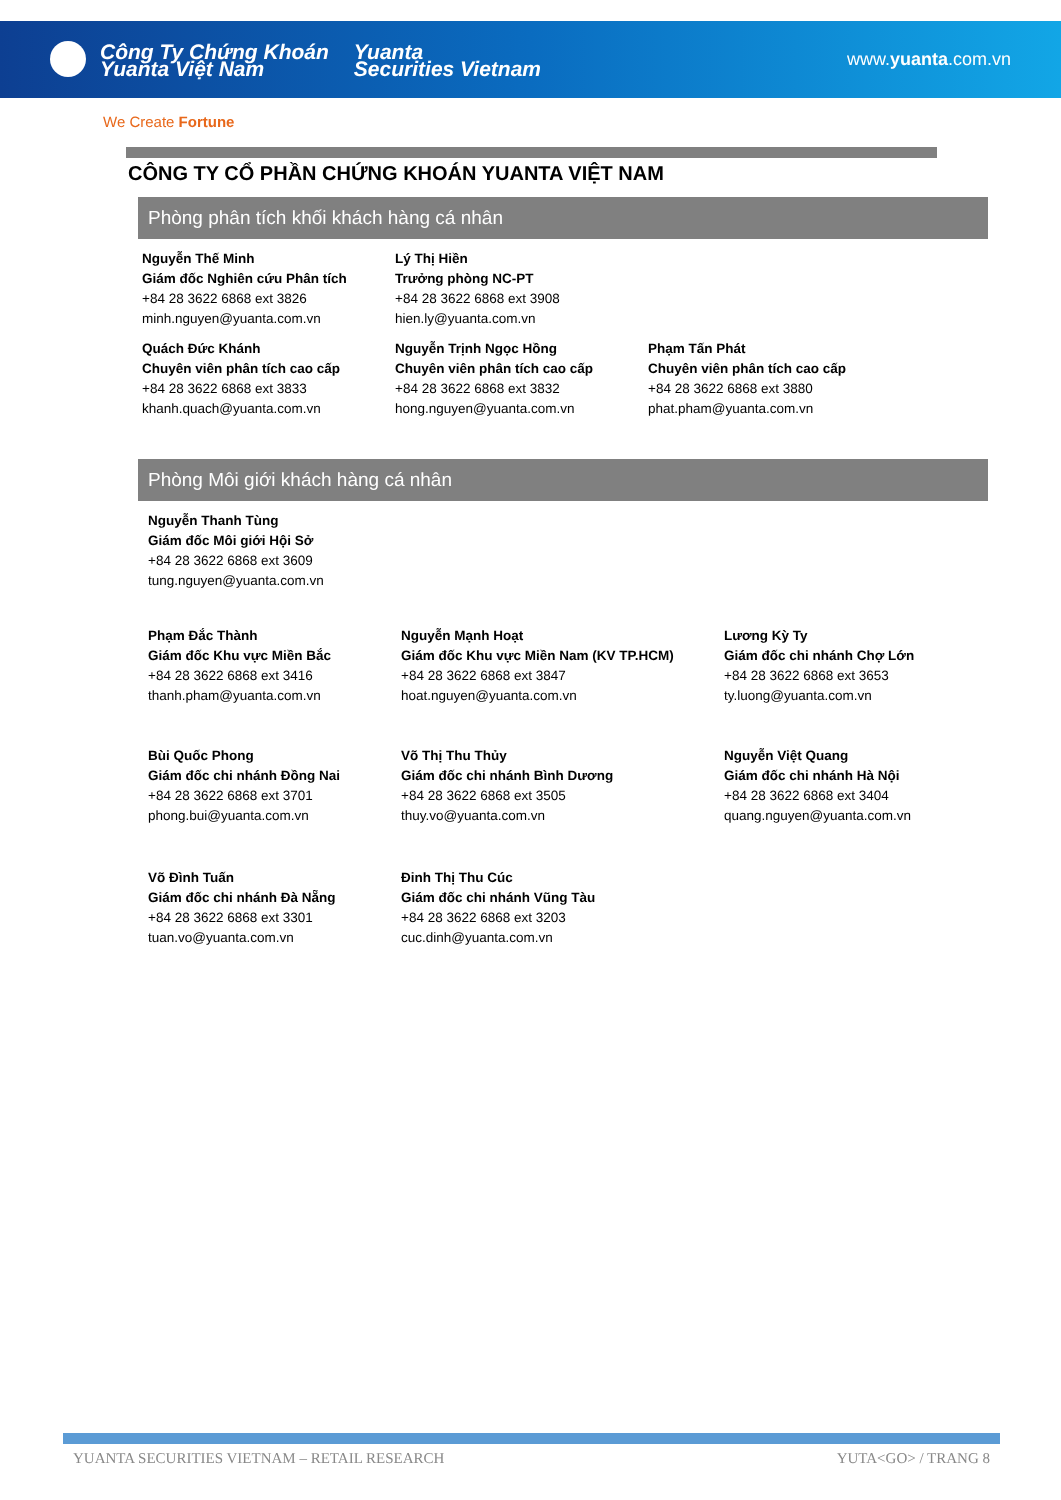Công Ty Chứng Khoán
Yuanta Việt Nam
Yuanta
Securities Vietnam
www.yuanta.com.vn
We Create Fortune
CÔNG TY CỔ PHẦN CHỨNG KHOÁN YUANTA VIỆT NAM
Phòng phân tích khối khách hàng cá nhân
Nguyễn Thế Minh
Giám đốc Nghiên cứu Phân tích
+84 28 3622 6868 ext 3826
minh.nguyen@yuanta.com.vn
Lý Thị Hiền
Trưởng phòng NC-PT
+84 28 3622 6868 ext 3908
hien.ly@yuanta.com.vn
Quách Đức Khánh
Chuyên viên phân tích cao cấp
+84 28 3622 6868 ext 3833
khanh.quach@yuanta.com.vn
Nguyễn Trịnh Ngọc Hồng
Chuyên viên phân tích cao cấp
+84 28 3622 6868 ext 3832
hong.nguyen@yuanta.com.vn
Phạm Tấn Phát
Chuyên viên phân tích cao cấp
+84 28 3622 6868 ext 3880
phat.pham@yuanta.com.vn
Phòng Môi giới khách hàng cá nhân
Nguyễn Thanh Tùng
Giám đốc Môi giới Hội Sở
+84 28 3622 6868 ext 3609
tung.nguyen@yuanta.com.vn
Phạm Đắc Thành
Giám đốc Khu vực Miền Bắc
+84 28 3622 6868 ext 3416
thanh.pham@yuanta.com.vn
Nguyễn Mạnh Hoạt
Giám đốc Khu vực Miền Nam (KV TP.HCM)
+84 28 3622 6868 ext 3847
hoat.nguyen@yuanta.com.vn
Lương Kỳ Ty
Giám đốc chi nhánh Chợ Lớn
+84 28 3622 6868 ext 3653
ty.luong@yuanta.com.vn
Bùi Quốc Phong
Giám đốc chi nhánh Đồng Nai
+84 28 3622 6868 ext 3701
phong.bui@yuanta.com.vn
Võ Thị Thu Thủy
Giám đốc chi nhánh Bình Dương
+84 28 3622 6868 ext 3505
thuy.vo@yuanta.com.vn
Nguyễn Việt Quang
Giám đốc chi nhánh Hà Nội
+84 28 3622 6868 ext 3404
quang.nguyen@yuanta.com.vn
Võ Đình Tuấn
Giám đốc chi nhánh Đà Nẵng
+84 28 3622 6868 ext 3301
tuan.vo@yuanta.com.vn
Đinh Thị Thu Cúc
Giám đốc chi nhánh Vũng Tàu
+84 28 3622 6868 ext 3203
cuc.dinh@yuanta.com.vn
YUANTA SECURITIES VIETNAM – RETAIL RESEARCH YUTA<GO> / TRANG 8